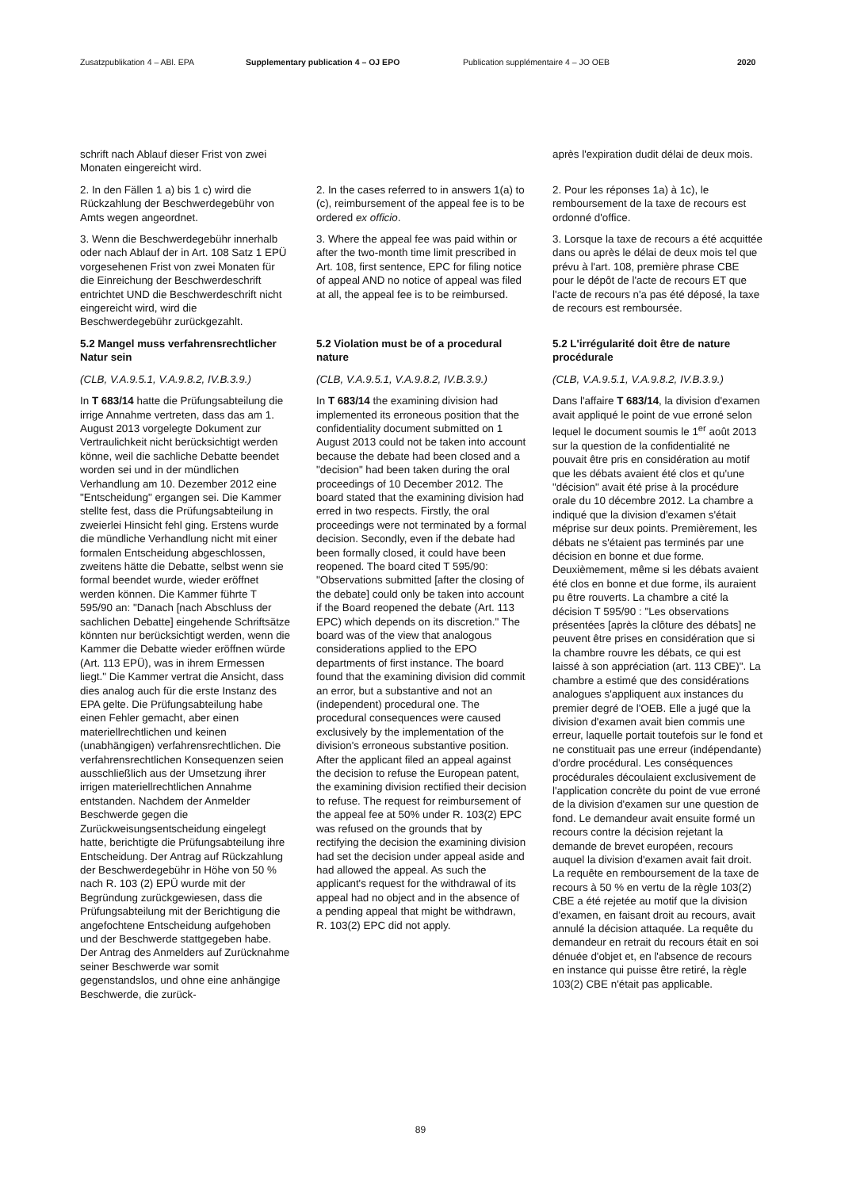Zusatzpublikation 4 – ABl. EPA
Supplementary publication 4 – OJ EPO
Publication supplémentaire 4 – JO OEB
2020
schrift nach Ablauf dieser Frist von zwei Monaten eingereicht wird.
après l'expiration dudit délai de deux mois.
2. In den Fällen 1 a) bis 1 c) wird die Rückzahlung der Beschwerdegebühr von Amts wegen angeordnet.
2. In the cases referred to in answers 1(a) to (c), reimbursement of the appeal fee is to be ordered ex officio.
2. Pour les réponses 1a) à 1c), le remboursement de la taxe de recours est ordonné d'office.
3. Wenn die Beschwerdegebühr innerhalb oder nach Ablauf der in Art. 108 Satz 1 EPÜ vorgesehenen Frist von zwei Monaten für die Einreichung der Beschwerdeschrift entrichtet UND die Beschwerdeschrift nicht eingereicht wird, wird die Beschwerdegebühr zurückgezahlt.
3. Where the appeal fee was paid within or after the two-month time limit prescribed in Art. 108, first sentence, EPC for filing notice of appeal AND no notice of appeal was filed at all, the appeal fee is to be reimbursed.
3. Lorsque la taxe de recours a été acquittée dans ou après le délai de deux mois tel que prévu à l'art. 108, première phrase CBE pour le dépôt de l'acte de recours ET que l'acte de recours n'a pas été déposé, la taxe de recours est remboursée.
5.2 Mangel muss verfahrensrechtlicher Natur sein
5.2 Violation must be of a procedural nature
5.2 L'irrégularité doit être de nature procédurale
(CLB, V.A.9.5.1, V.A.9.8.2, IV.B.3.9.)
(CLB, V.A.9.5.1, V.A.9.8.2, IV.B.3.9.)
(CLB, V.A.9.5.1, V.A.9.8.2, IV.B.3.9.)
In T 683/14 hatte die Prüfungsabteilung die irrige Annahme vertreten, dass das am 1. August 2013 vorgelegte Dokument zur Vertraulichkeit nicht berücksichtigt werden könne, weil die sachliche Debatte beendet worden sei und in der mündlichen Verhandlung am 10. Dezember 2012 eine "Entscheidung" ergangen sei. Die Kammer stellte fest, dass die Prüfungsabteilung in zweierlei Hinsicht fehl ging. Erstens wurde die mündliche Verhandlung nicht mit einer formalen Entscheidung abgeschlossen, zweitens hätte die Debatte, selbst wenn sie formal beendet wurde, wieder eröffnet werden können. Die Kammer führte T 595/90 an: "Danach [nach Abschluss der sachlichen Debatte] eingehende Schriftsätze könnten nur berücksichtigt werden, wenn die Kammer die Debatte wieder eröffnen würde (Art. 113 EPÜ), was in ihrem Ermessen liegt." Die Kammer vertrat die Ansicht, dass dies analog auch für die erste Instanz des EPA gelte. Die Prüfungsabteilung habe einen Fehler gemacht, aber einen materiellrechtlichen und keinen (unabhängigen) verfahrensrechtlichen. Die verfahrensrechtlichen Konsequenzen seien ausschließlich aus der Umsetzung ihrer irrigen materiellrechtlichen Annahme entstanden. Nachdem der Anmelder Beschwerde gegen die Zurückweisungsentscheidung eingelegt hatte, berichtigte die Prüfungsabteilung ihre Entscheidung. Der Antrag auf Rückzahlung der Beschwerdegebühr in Höhe von 50 % nach R. 103 (2) EPÜ wurde mit der Begründung zurückgewiesen, dass die Prüfungsabteilung mit der Berichtigung die angefochtene Entscheidung aufgehoben und der Beschwerde stattgegeben habe. Der Antrag des Anmelders auf Zurücknahme seiner Beschwerde war somit gegenstandslos, und ohne eine anhängige Beschwerde, die zurück-
In T 683/14 the examining division had implemented its erroneous position that the confidentiality document submitted on 1 August 2013 could not be taken into account because the debate had been closed and a "decision" had been taken during the oral proceedings of 10 December 2012. The board stated that the examining division had erred in two respects. Firstly, the oral proceedings were not terminated by a formal decision. Secondly, even if the debate had been formally closed, it could have been reopened. The board cited T 595/90: "Observations submitted [after the closing of the debate] could only be taken into account if the Board reopened the debate (Art. 113 EPC) which depends on its discretion." The board was of the view that analogous considerations applied to the EPO departments of first instance. The board found that the examining division did commit an error, but a substantive and not an (independent) procedural one. The procedural consequences were caused exclusively by the implementation of the division's erroneous substantive position. After the applicant filed an appeal against the decision to refuse the European patent, the examining division rectified their decision to refuse. The request for reimbursement of the appeal fee at 50% under R. 103(2) EPC was refused on the grounds that by rectifying the decision the examining division had set the decision under appeal aside and had allowed the appeal. As such the applicant's request for the withdrawal of its appeal had no object and in the absence of a pending appeal that might be withdrawn, R. 103(2) EPC did not apply.
Dans l'affaire T 683/14, la division d'examen avait appliqué le point de vue erroné selon lequel le document soumis le 1<sup>er</sup> août 2013 sur la question de la confidentialité ne pouvait être pris en considération au motif que les débats avaient été clos et qu'une "décision" avait été prise à la procédure orale du 10 décembre 2012. La chambre a indiqué que la division d'examen s'était méprise sur deux points. Premièrement, les débats ne s'étaient pas terminés par une décision en bonne et due forme. Deuxièmement, même si les débats avaient été clos en bonne et due forme, ils auraient pu être rouverts. La chambre a cité la décision T 595/90 : "Les observations présentées [après la clôture des débats] ne peuvent être prises en considération que si la chambre rouvre les débats, ce qui est laissé à son appréciation (art. 113 CBE)". La chambre a estimé que des considérations analogues s'appliquent aux instances du premier degré de l'OEB. Elle a jugé que la division d'examen avait bien commis une erreur, laquelle portait toutefois sur le fond et ne constituait pas une erreur (indépendante) d'ordre procédural. Les conséquences procédurales découlaient exclusivement de l'application concrète du point de vue erroné de la division d'examen sur une question de fond. Le demandeur avait ensuite formé un recours contre la décision rejetant la demande de brevet européen, recours auquel la division d'examen avait fait droit. La requête en remboursement de la taxe de recours à 50 % en vertu de la règle 103(2) CBE a été rejetée au motif que la division d'examen, en faisant droit au recours, avait annulé la décision attaquée. La requête du demandeur en retrait du recours était en soi dénuée d'objet et, en l'absence de recours en instance qui puisse être retiré, la règle 103(2) CBE n'était pas applicable.
89